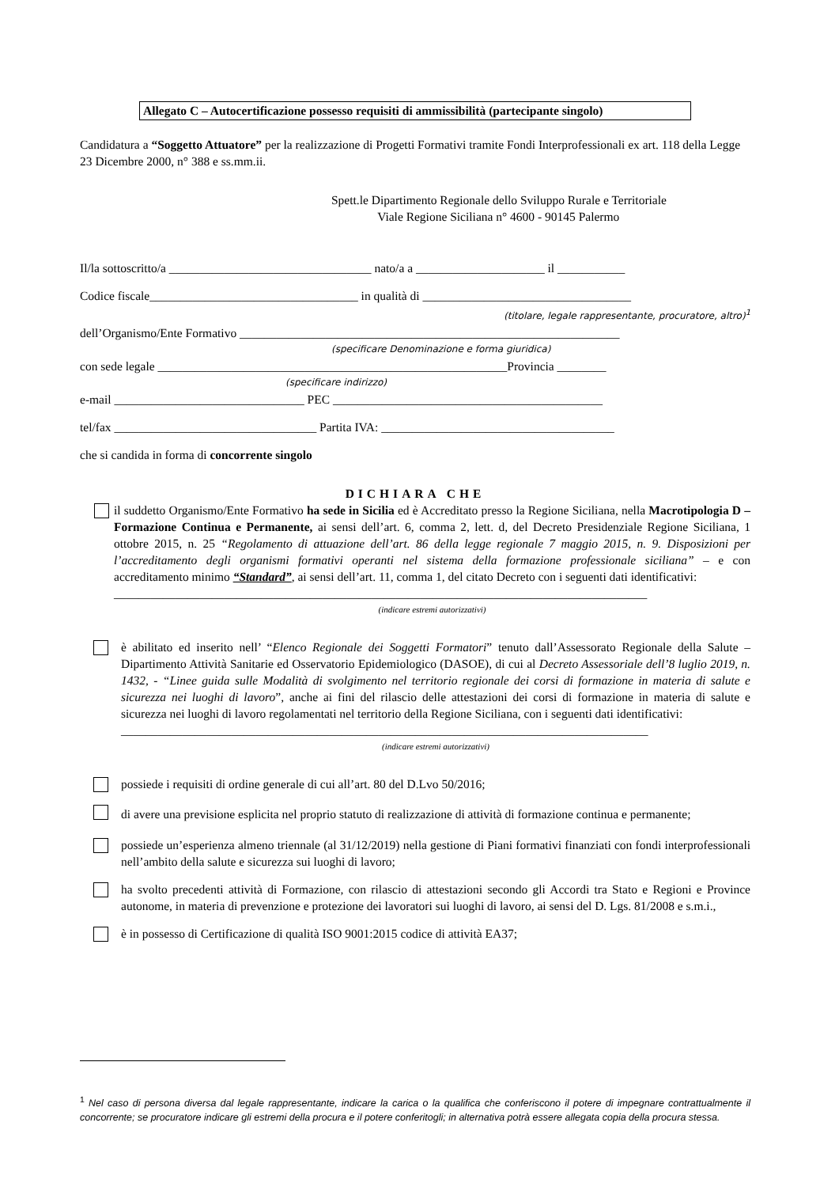Allegato C – Autocertificazione possesso requisiti di ammissibilità (partecipante singolo)
Candidatura a “Soggetto Attuatore” per la realizzazione di Progetti Formativi tramite Fondi Interprofessionali ex art. 118 della Legge 23 Dicembre 2000, n° 388 e ss.mm.ii.
Spett.le Dipartimento Regionale dello Sviluppo Rurale e Territoriale
Viale Regione Siciliana n° 4600 - 90145 Palermo
Il/la sottoscritto/a _________________________________ nato/a a _____________________ il ___________
Codice fiscale__________________________________ in qualità di __________________________________
(titolare, legale rappresentante, procuratore, altro)<sup>1</sup>
dell’Organismo/Ente Formativo ______________________________________________________________
(specificare Denominazione e forma giuridica)
con sede legale _________________________________________________________Provincia ________
(specificare indirizzo)
e-mail _______________________________ PEC ____________________________________________
tel/fax _________________________________ Partita IVA: ______________________________________
che si candida in forma di concorrente singolo
DICHIARA CHE
il suddetto Organismo/Ente Formativo ha sede in Sicilia ed è Accreditato presso la Regione Siciliana, nella Macrotipologia D – Formazione Continua e Permanente, ai sensi dell’art. 6, comma 2, lett. d, del Decreto Presidenziale Regione Siciliana, 1 ottobre 2015, n. 25 “Regolamento di attuazione dell’art. 86 della legge regionale 7 maggio 2015, n. 9. Disposizioni per l’accreditamento degli organismi formativi operanti nel sistema della formazione professionale siciliana” – e con accreditamento minimo “Standard”, ai sensi dell’art. 11, comma 1, del citato Decreto con i seguenti dati identificativi:
_______________________________________________________________________________________
(indicare estremi autorizzativi)
è abilitato ed inserito nell’ “Elenco Regionale dei Soggetti Formatori” tenuto dall’Assessorato Regionale della Salute – Dipartimento Attività Sanitarie ed Osservatorio Epidemiologico (DASOE), di cui al Decreto Assessoriale dell’8 luglio 2019, n. 1432, - “Linee guida sulle Modalità di svolgimento nel territorio regionale dei corsi di formazione in materia di salute e sicurezza nei luoghi di lavoro”, anche ai fini del rilascio delle attestazioni dei corsi di formazione in materia di salute e sicurezza nei luoghi di lavoro regolamentati nel territorio della Regione Siciliana, con i seguenti dati identificativi:
______________________________________________________________________________________
(indicare estremi autorizzativi)
possiede i requisiti di ordine generale di cui all’art. 80 del D.Lvo 50/2016;
di avere una previsione esplicita nel proprio statuto di realizzazione di attività di formazione continua e permanente;
possiede un’esperienza almeno triennale (al 31/12/2019) nella gestione di Piani formativi finanziati con fondi interprofessionali nell’ambito della salute e sicurezza sui luoghi di lavoro;
ha svolto precedenti attività di Formazione, con rilascio di attestazioni secondo gli Accordi tra Stato e Regioni e Province autonome, in materia di prevenzione e protezione dei lavoratori sui luoghi di lavoro, ai sensi del D. Lgs. 81/2008 e s.m.i.,
è in possesso di Certificazione di qualità ISO 9001:2015 codice di attività EA37;
<sup>1</sup> Nel caso di persona diversa dal legale rappresentante, indicare la carica o la qualifica che conferiscono il potere di impegnare contrattualmente il concorrente; se procuratore indicare gli estremi della procura e il potere conferitogli; in alternativa potrà essere allegata copia della procura stessa.